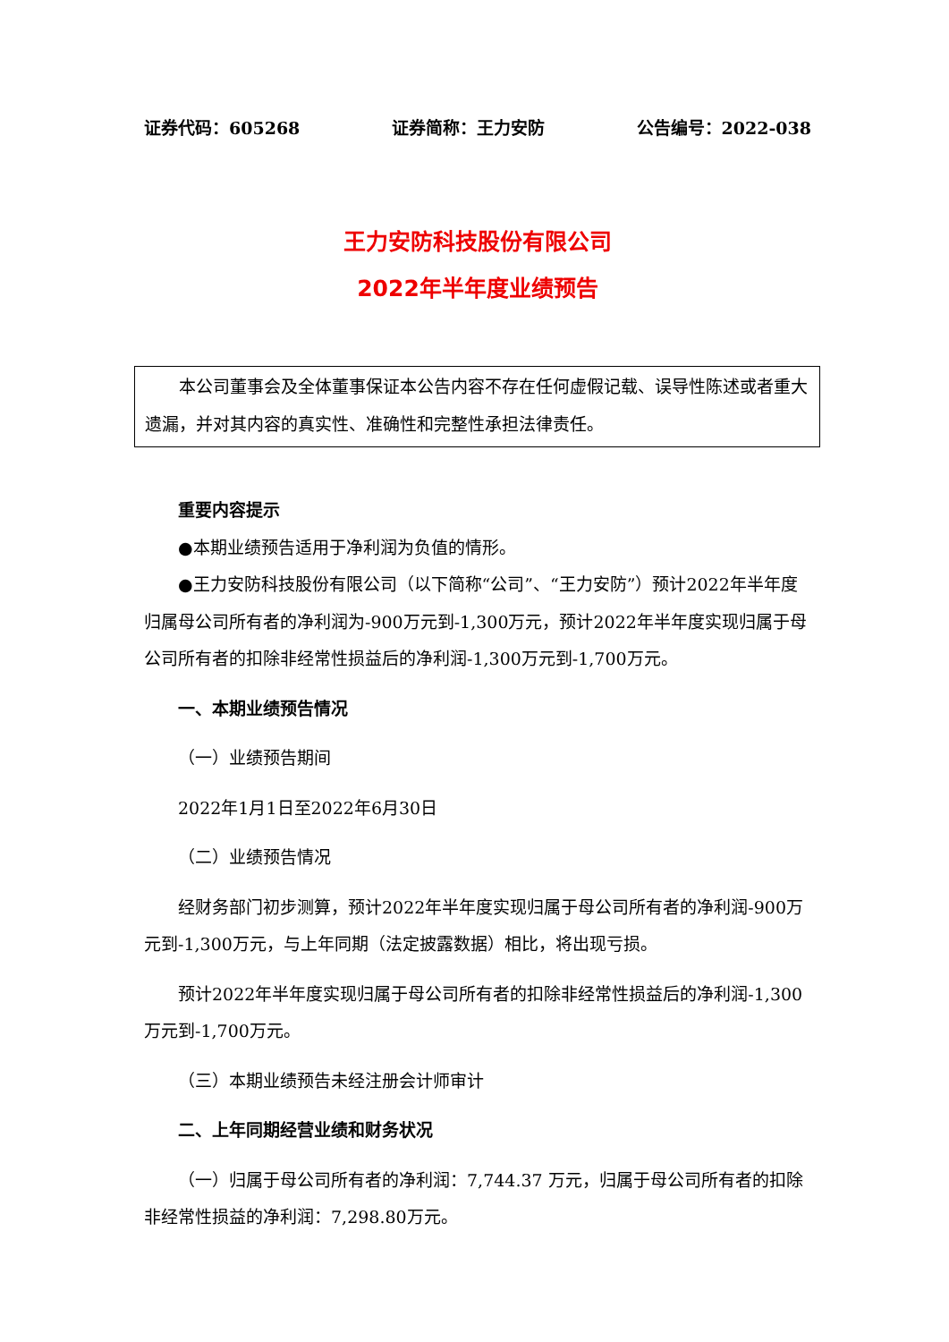证券代码：605268 证券简称：王力安防 公告编号：2022-038
王力安防科技股份有限公司
2022年半年度业绩预告
本公司董事会及全体董事保证本公告内容不存在任何虚假记载、误导性陈述或者重大遗漏，并对其内容的真实性、准确性和完整性承担法律责任。
重要内容提示
●本期业绩预告适用于净利润为负值的情形。
●王力安防科技股份有限公司（以下简称“公司”、“王力安防”）预计2022年半年度归属母公司所有者的净利润为-900万元到-1,300万元，预计2022年半年度实现归属于母公司所有者的扣除非经常性损益后的净利润-1,300万元到-1,700万元。
一、本期业绩预告情况
（一）业绩预告期间
2022年1月1日至2022年6月30日
（二）业绩预告情况
经财务部门初步测算，预计2022年半年度实现归属于母公司所有者的净利润-900万元到-1,300万元，与上年同期（法定披露数据）相比，将出现亏损。
预计2022年半年度实现归属于母公司所有者的扣除非经常性损益后的净利润-1,300万元到-1,700万元。
（三）本期业绩预告未经注册会计师审计
二、上年同期经营业绩和财务状况
（一）归属于母公司所有者的净利润：7,744.37 万元，归属于母公司所有者的扣除非经常性损益的净利润：7,298.80万元。